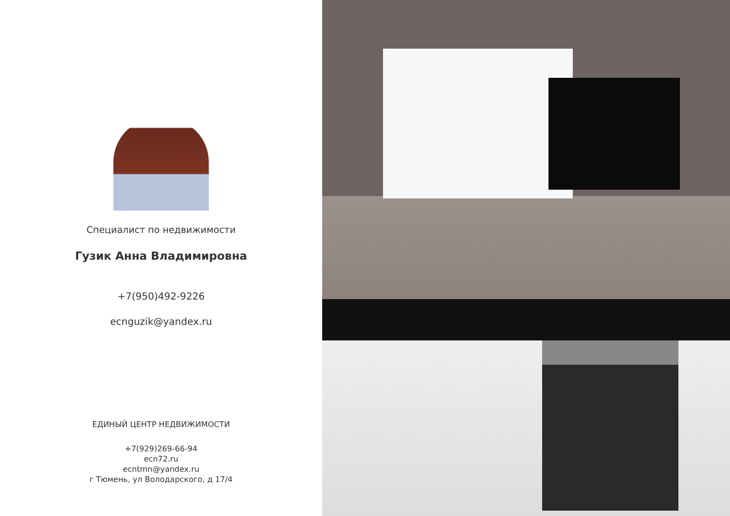Специалист по недвижимости
Гузик Анна Владимировна
+7(950)492-9226
ecnguzik@yandex.ru
ЕДИНЫЙ ЦЕНТР НЕДВИЖИМОСТИ
+7(929)269-66-94
ecn72.ru
ecntmn@yandex.ru
г Тюмень, ул Володарского, д 17/4